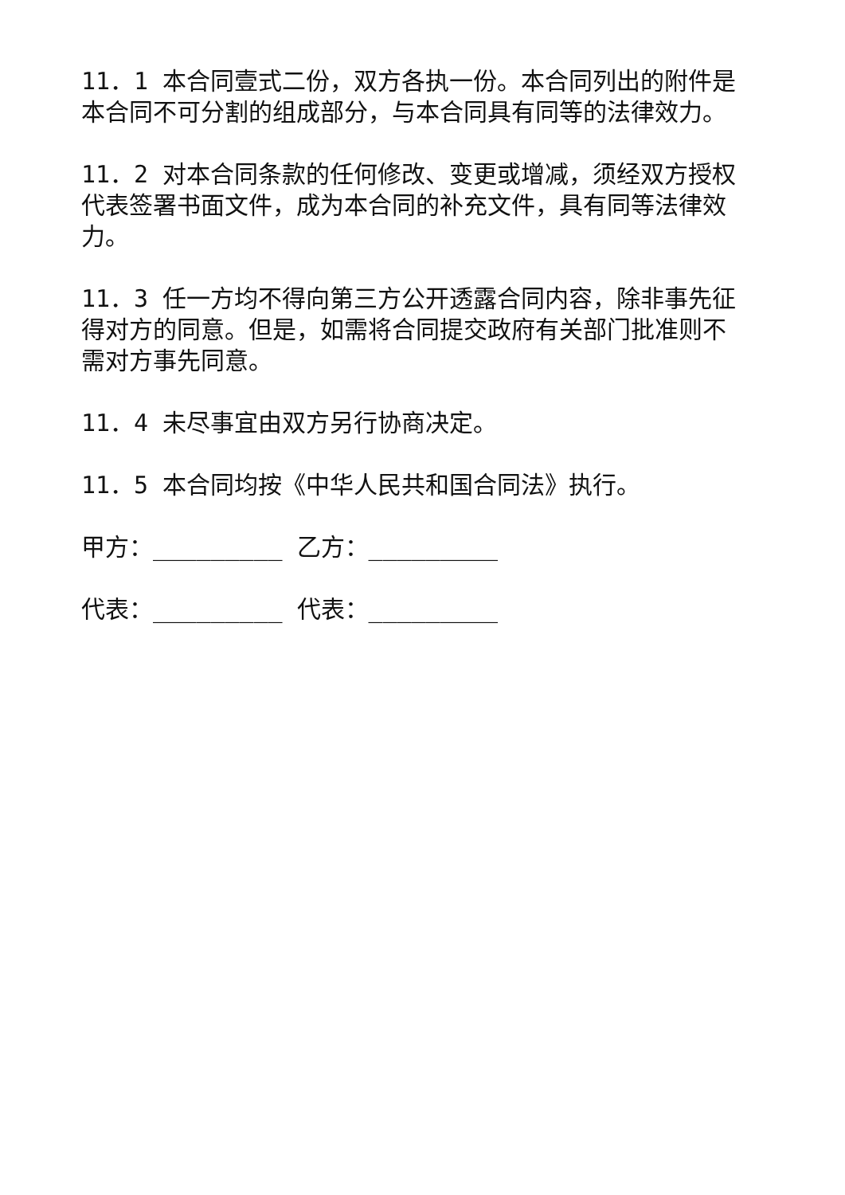11．1 本合同壹式二份，双方各执一份。本合同列出的附件是本合同不可分割的组成部分，与本合同具有同等的法律效力。
11．2 对本合同条款的任何修改、变更或增减，须经双方授权代表签署书面文件，成为本合同的补充文件，具有同等法律效力。
11．3 任一方均不得向第三方公开透露合同内容，除非事先征得对方的同意。但是，如需将合同提交政府有关部门批准则不需对方事先同意。
11．4 未尽事宜由双方另行协商决定。
11．5 本合同均按《中华人民共和国合同法》执行。
甲方：_________ 乙方：_________
代表：_________ 代表：_________